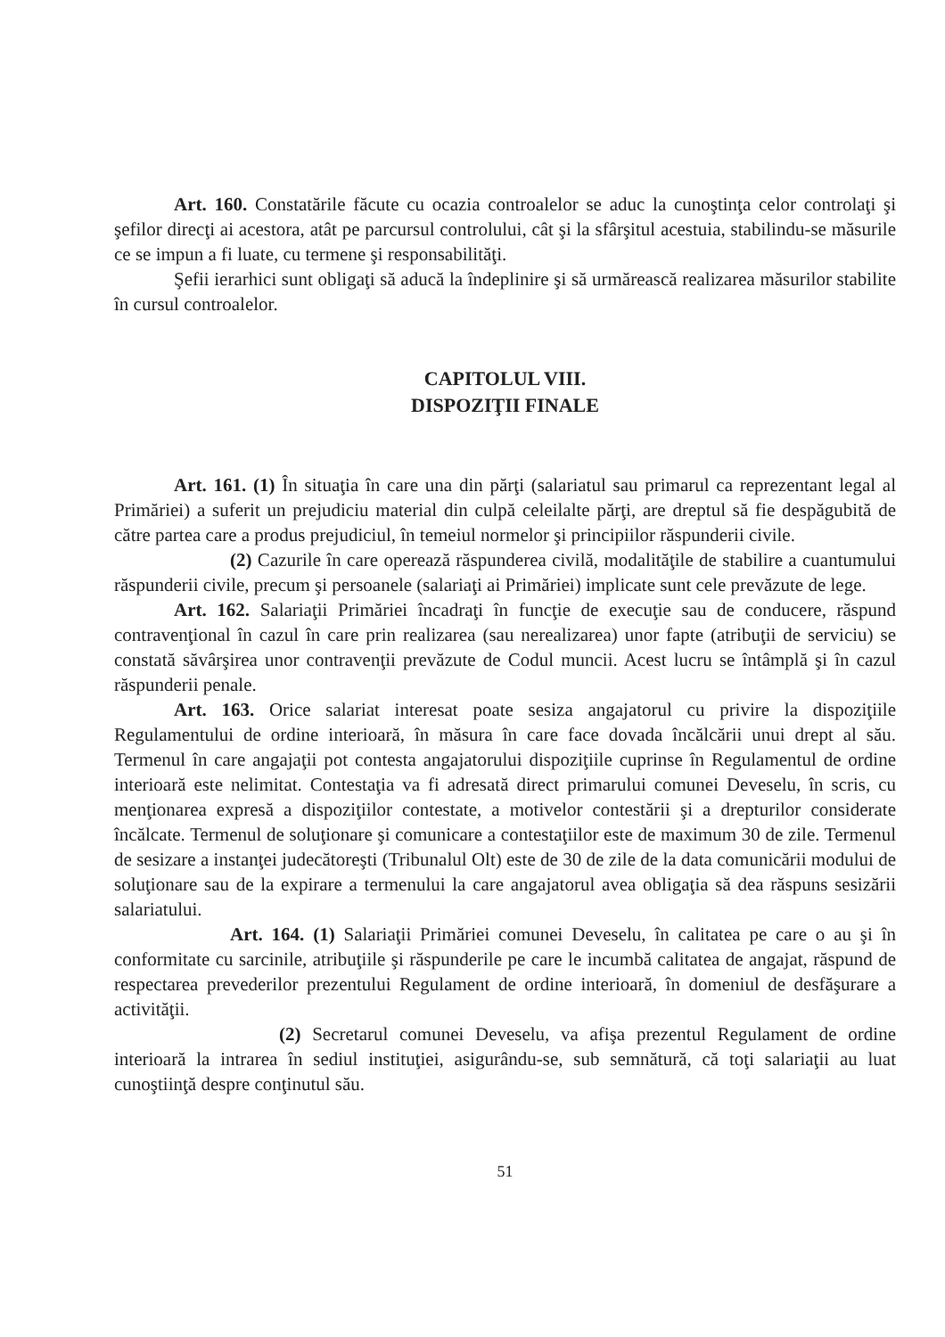Art. 160. Constatările făcute cu ocazia controalelor se aduc la cunoştinţa celor controlaţi şi şefilor direcţi ai acestora, atât pe parcursul controlului, cât şi la sfârşitul acestuia, stabilindu-se măsurile ce se impun a fi luate, cu termene şi responsabilităţi.
Şefii ierarhici sunt obligaţi să aducă la îndeplinire şi să urmărească realizarea măsurilor stabilite în cursul controalelor.
CAPITOLUL VIII.
DISPOZIŢII FINALE
Art. 161. (1) În situaţia în care una din părţi (salariatul sau primarul ca reprezentant legal al Primăriei) a suferit un prejudiciu material din culpă celeilalte părţi, are dreptul să fie despăgubită de către partea care a produs prejudiciul, în temeiul normelor şi principiilor răspunderii civile.
(2) Cazurile în care operează răspunderea civilă, modalităţile de stabilire a cuantumului răspunderii civile, precum şi persoanele (salariaţi ai Primăriei) implicate sunt cele prevăzute de lege.
Art. 162. Salariaţii Primăriei încadraţi în funcţie de execuţie sau de conducere, răspund contravenţional în cazul în care prin realizarea (sau nerealizarea) unor fapte (atribuţii de serviciu) se constată săvârşirea unor contravenţii prevăzute de Codul muncii. Acest lucru se întâmplă şi în cazul răspunderii penale.
Art. 163. Orice salariat interesat poate sesiza angajatorul cu privire la dispoziţiile Regulamentului de ordine interioară, în măsura în care face dovada încălcării unui drept al său. Termenul în care angajaţii pot contesta angajatorului dispoziţiile cuprinse în Regulamentul de ordine interioară este nelimitat. Contestaţia va fi adresată direct primarului comunei Deveselu, în scris, cu menţionarea expresă a dispoziţiilor contestate, a motivelor contestării şi a drepturilor considerate încălcate. Termenul de soluţionare şi comunicare a contestaţiilor este de maximum 30 de zile. Termenul de sesizare a instanţei judecătoreşti (Tribunalul Olt) este de 30 de zile de la data comunicării modului de soluţionare sau de la expirare a termenului la care angajatorul avea obligaţia să dea răspuns sesizării salariatului.
Art. 164. (1) Salariaţii Primăriei comunei Deveselu, în calitatea pe care o au şi în conformitate cu sarcinile, atribuţiile şi răspunderile pe care le incumbă calitatea de angajat, răspund de respectarea prevederilor prezentului Regulament de ordine interioară, în domeniul de desfăşurare a activităţii.
(2) Secretarul comunei Deveselu, va afişa prezentul Regulament de ordine interioară la intrarea în sediul instituţiei, asigurându-se, sub semnătură, că toţi salariaţii au luat cunoştiinţă despre conţinutul său.
51